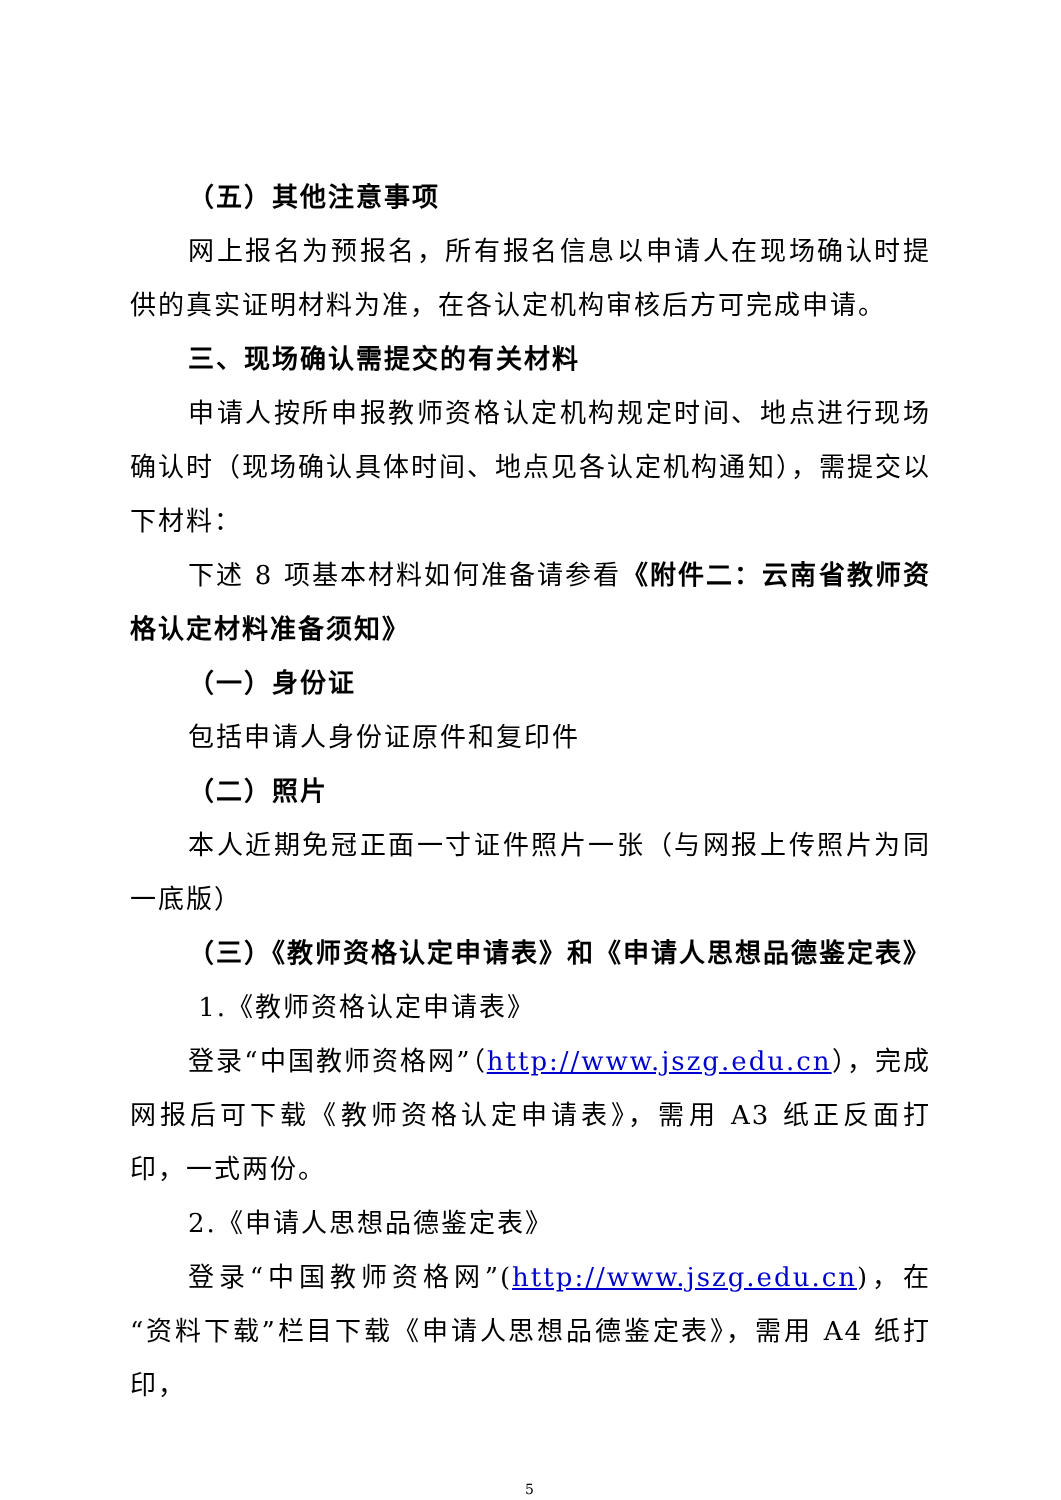（五）其他注意事项
网上报名为预报名，所有报名信息以申请人在现场确认时提供的真实证明材料为准，在各认定机构审核后方可完成申请。
三、现场确认需提交的有关材料
申请人按所申报教师资格认定机构规定时间、地点进行现场确认时（现场确认具体时间、地点见各认定机构通知），需提交以下材料：
下述 8 项基本材料如何准备请参看《附件二：云南省教师资格认定材料准备须知》
（一）身份证
包括申请人身份证原件和复印件
（二）照片
本人近期免冠正面一寸证件照片一张（与网报上传照片为同一底版）
（三）《教师资格认定申请表》和《申请人思想品德鉴定表》
1.《教师资格认定申请表》
登录“中国教师资格网”（http://www.jszg.edu.cn），完成网报后可下载《教师资格认定申请表》，需用 A3 纸正反面打印，一式两份。
2.《申请人思想品德鉴定表》
登录“中国教师资格网”(http://www.jszg.edu.cn)，在“资料下载”栏目下载《申请人思想品德鉴定表》，需用 A4 纸打印，
5